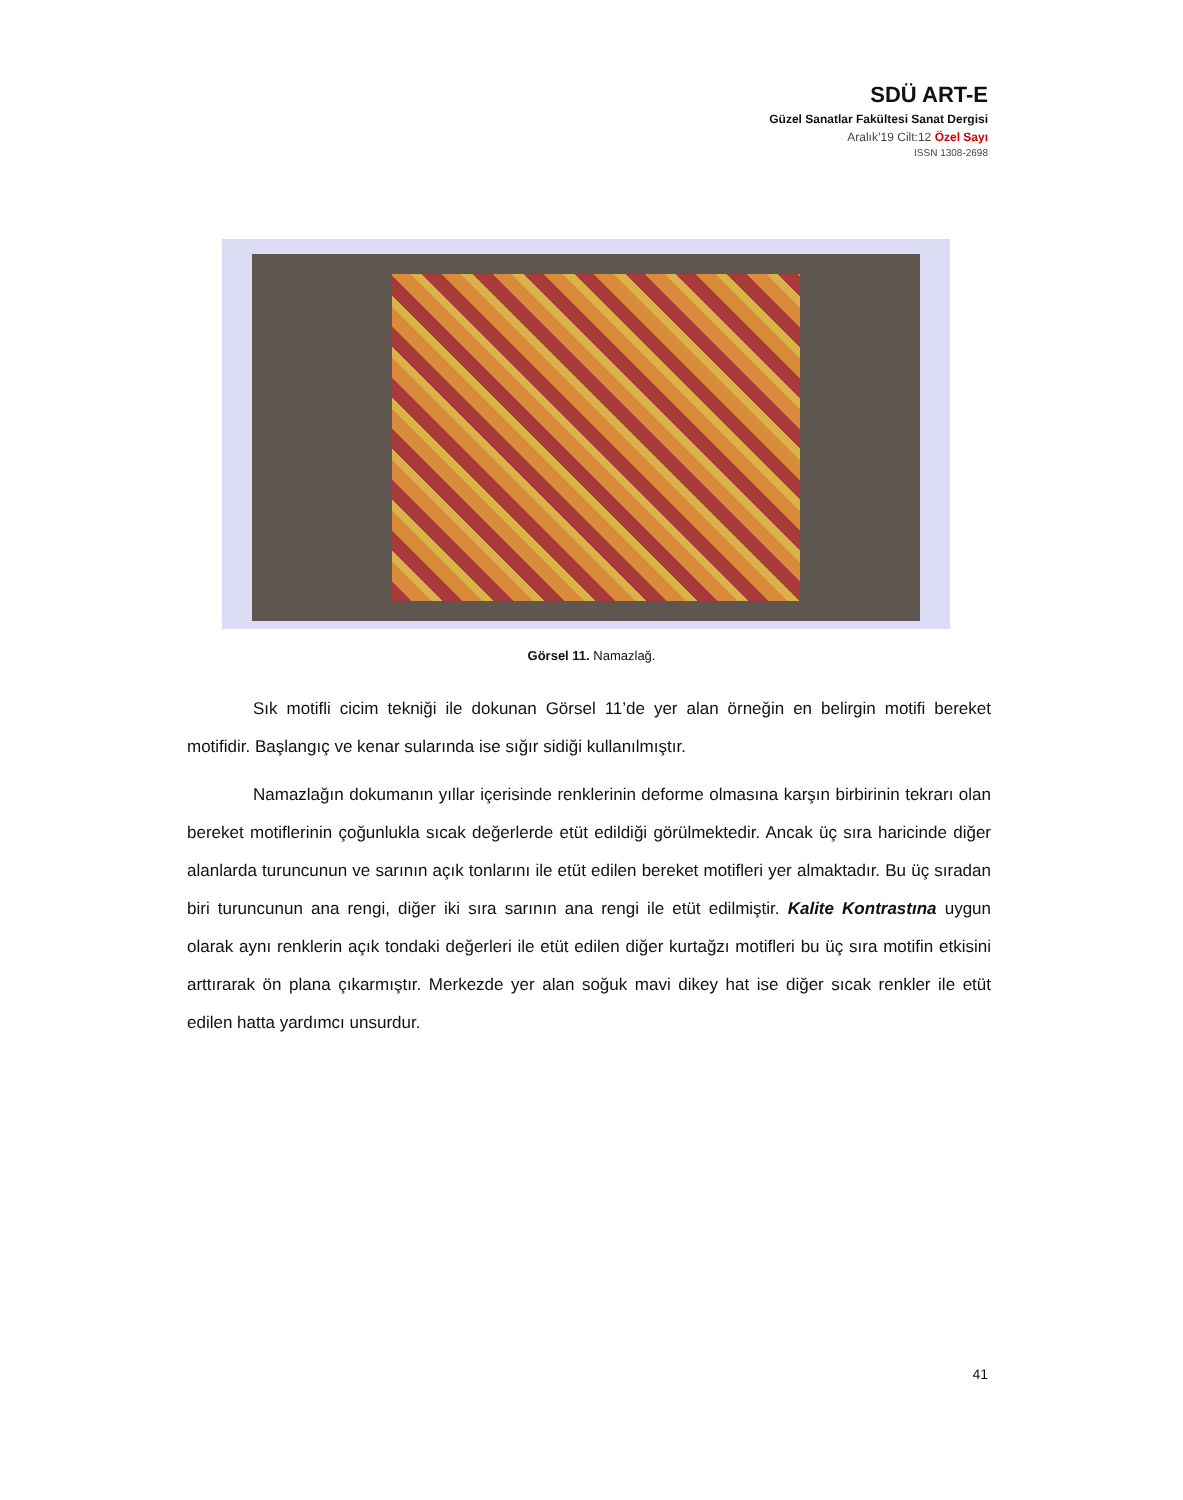SDÜ ART-E
Güzel Sanatlar Fakültesi Sanat Dergisi
Aralık’19 Cilt:12 Özel Sayı
ISSN 1308-2698
Görsel 11. Namazlağ.
Sık motifli cicim tekniği ile dokunan Görsel 11’de yer alan örneğin en belirgin motifi bereket motifidir. Başlangıç ve kenar sularında ise sığır sidiği kullanılmıştır.
Namazlağın dokumanın yıllar içerisinde renklerinin deforme olmasına karşın birbirinin tekrarı olan bereket motiflerinin çoğunlukla sıcak değerlerde etüt edildiği görülmektedir. Ancak üç sıra haricinde diğer alanlarda turuncunun ve sarının açık tonlarını ile etüt edilen bereket motifleri yer almaktadır. Bu üç sıradan biri turuncunun ana rengi, diğer iki sıra sarının ana rengi ile etüt edilmiştir. Kalite Kontrastına uygun olarak aynı renklerin açık tondaki değerleri ile etüt edilen diğer kurtağzı motifleri bu üç sıra motifin etkisini arttırarak ön plana çıkarmıştır. Merkezde yer alan soğuk mavi dikey hat ise diğer sıcak renkler ile etüt edilen hatta yardımcı unsurdur.
41